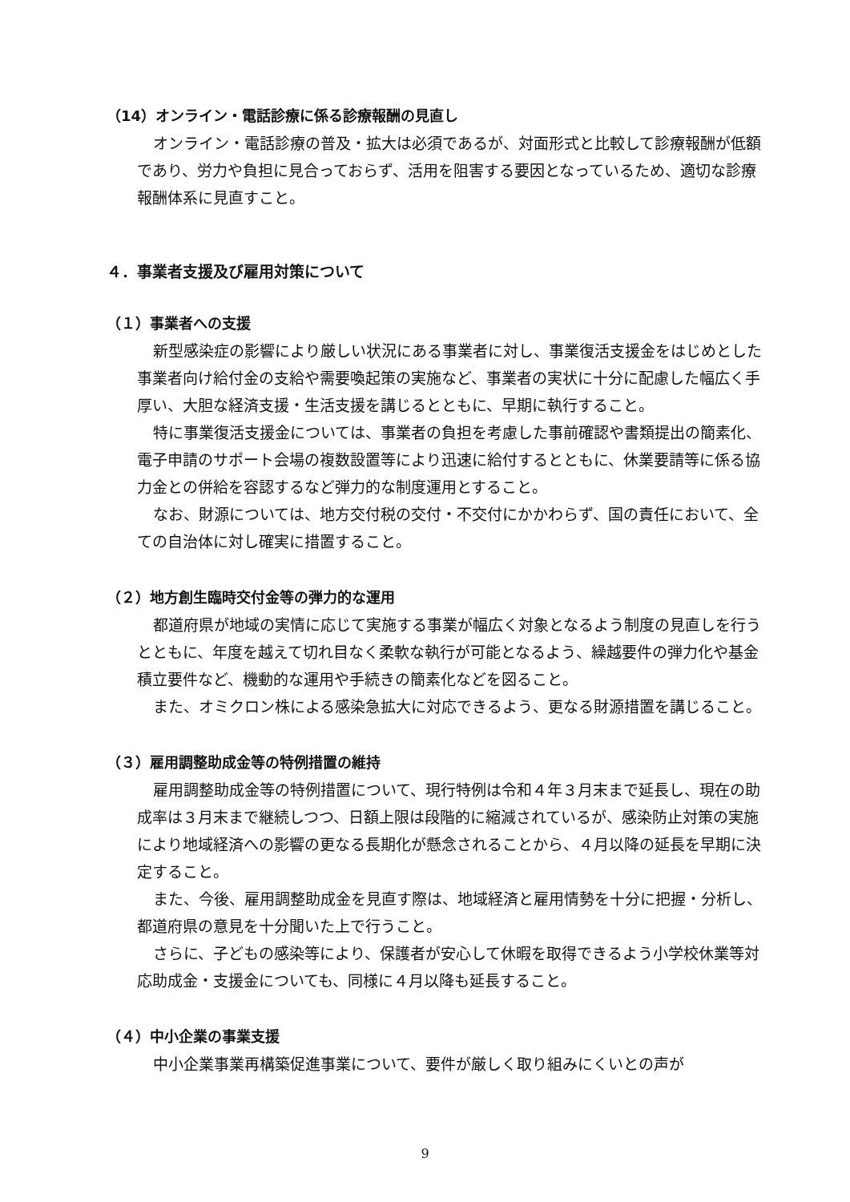（14）オンライン・電話診療に係る診療報酬の見直し
オンライン・電話診療の普及・拡大は必須であるが、対面形式と比較して診療報酬が低額であり、労力や負担に見合っておらず、活用を阻害する要因となっているため、適切な診療報酬体系に見直すこと。
４．事業者支援及び雇用対策について
（１）事業者への支援
新型感染症の影響により厳しい状況にある事業者に対し、事業復活支援金をはじめとした事業者向け給付金の支給や需要喚起策の実施など、事業者の実状に十分に配慮した幅広く手厚い、大胆な経済支援・生活支援を講じるとともに、早期に執行すること。
特に事業復活支援金については、事業者の負担を考慮した事前確認や書類提出の簡素化、電子申請のサポート会場の複数設置等により迅速に給付するとともに、休業要請等に係る協力金との併給を容認するなど弾力的な制度運用とすること。
なお、財源については、地方交付税の交付・不交付にかかわらず、国の責任において、全ての自治体に対し確実に措置すること。
（２）地方創生臨時交付金等の弾力的な運用
都道府県が地域の実情に応じて実施する事業が幅広く対象となるよう制度の見直しを行うとともに、年度を越えて切れ目なく柔軟な執行が可能となるよう、繰越要件の弾力化や基金積立要件など、機動的な運用や手続きの簡素化などを図ること。
また、オミクロン株による感染急拡大に対応できるよう、更なる財源措置を講じること。
（３）雇用調整助成金等の特例措置の維持
雇用調整助成金等の特例措置について、現行特例は令和４年３月末まで延長し、現在の助成率は３月末まで継続しつつ、日額上限は段階的に縮減されているが、感染防止対策の実施により地域経済への影響の更なる長期化が懸念されることから、４月以降の延長を早期に決定すること。
また、今後、雇用調整助成金を見直す際は、地域経済と雇用情勢を十分に把握・分析し、都道府県の意見を十分聞いた上で行うこと。
さらに、子どもの感染等により、保護者が安心して休暇を取得できるよう小学校休業等対応助成金・支援金についても、同様に４月以降も延長すること。
（４）中小企業の事業支援
中小企業事業再構築促進事業について、要件が厳しく取り組みにくいとの声が
9